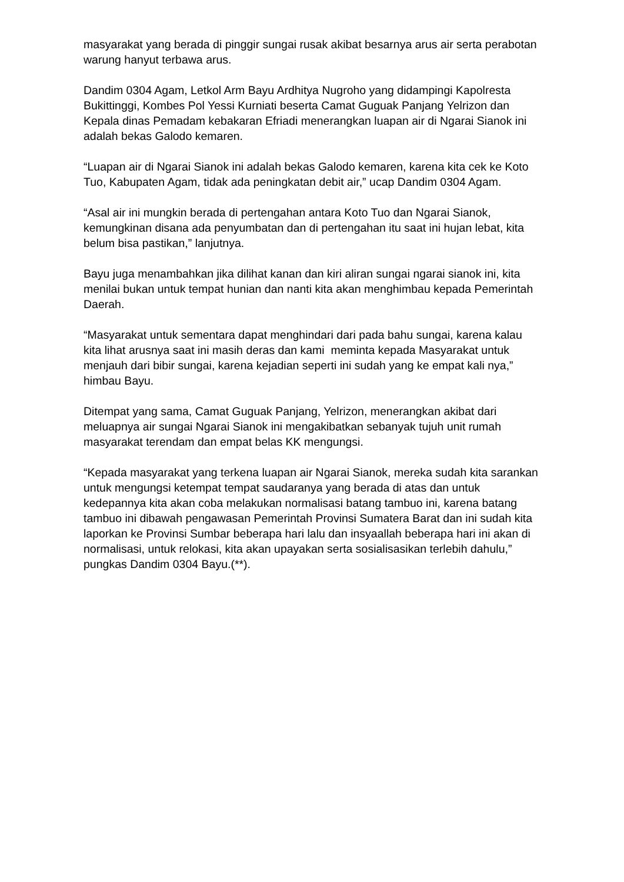masyarakat yang berada di pinggir sungai rusak akibat besarnya arus air serta perabotan warung hanyut terbawa arus.
Dandim 0304 Agam, Letkol Arm Bayu Ardhitya Nugroho yang didampingi Kapolresta Bukittinggi, Kombes Pol Yessi Kurniati beserta Camat Guguak Panjang Yelrizon dan Kepala dinas Pemadam kebakaran Efriadi menerangkan luapan air di Ngarai Sianok ini adalah bekas Galodo kemaren.
“Luapan air di Ngarai Sianok ini adalah bekas Galodo kemaren, karena kita cek ke Koto Tuo, Kabupaten Agam, tidak ada peningkatan debit air,” ucap Dandim 0304 Agam.
“Asal air ini mungkin berada di pertengahan antara Koto Tuo dan Ngarai Sianok, kemungkinan disana ada penyumbatan dan di pertengahan itu saat ini hujan lebat, kita belum bisa pastikan,” lanjutnya.
Bayu juga menambahkan jika dilihat kanan dan kiri aliran sungai ngarai sianok ini, kita menilai bukan untuk tempat hunian dan nanti kita akan menghimbau kepada Pemerintah Daerah.
“Masyarakat untuk sementara dapat menghindari dari pada bahu sungai, karena kalau kita lihat arusnya saat ini masih deras dan kami meminta kepada Masyarakat untuk menjauh dari bibir sungai, karena kejadian seperti ini sudah yang ke empat kali nya,” himbau Bayu.
Ditempat yang sama, Camat Guguak Panjang, Yelrizon, menerangkan akibat dari meluapnya air sungai Ngarai Sianok ini mengakibatkan sebanyak tujuh unit rumah masyarakat terendam dan empat belas KK mengungsi.
“Kepada masyarakat yang terkena luapan air Ngarai Sianok, mereka sudah kita sarankan untuk mengungsi ketempat tempat saudaranya yang berada di atas dan untuk kedepannya kita akan coba melakukan normalisasi batang tambuo ini, karena batang tambuo ini dibawah pengawasan Pemerintah Provinsi Sumatera Barat dan ini sudah kita laporkan ke Provinsi Sumbar beberapa hari lalu dan insyaallah beberapa hari ini akan di normalisasi, untuk relokasi, kita akan upayakan serta sosialisasikan terlebih dahulu,” pungkas Dandim 0304 Bayu.(**).